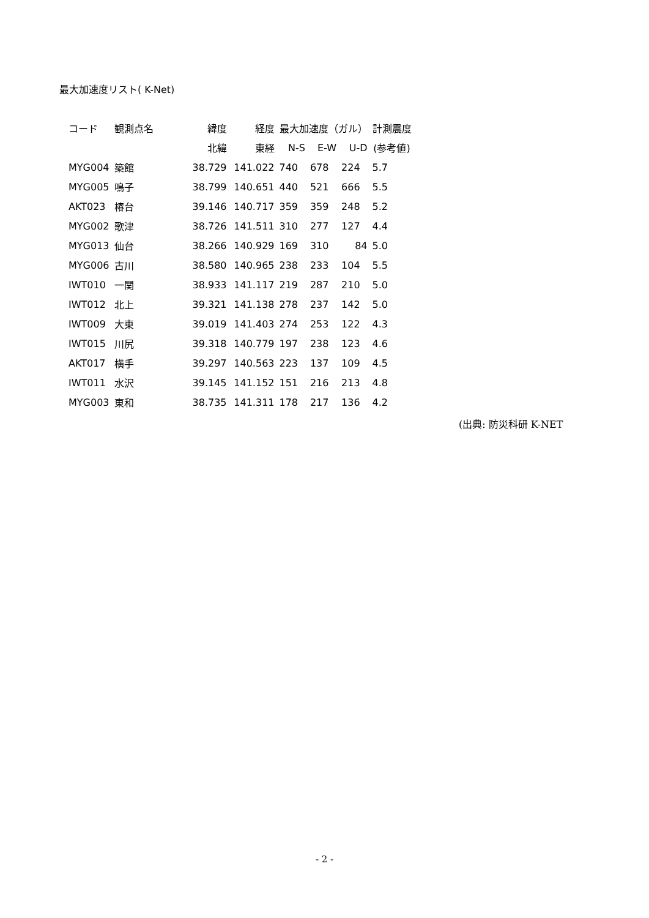最大加速度リスト( K-Net)
| コード | 観測点名 | 緯度 | 経度 | 最大加速度（ガル） | | | 計測震度 |
| --- | --- | --- | --- | --- | --- | --- | --- |
| | | 北緯 | 東経 | N-S | E-W | U-D | (参考値) |
| MYG004 | 築館 | 38.729 | 141.022 | 740 | 678 | 224 | 5.7 |
| MYG005 | 鳴子 | 38.799 | 140.651 | 440 | 521 | 666 | 5.5 |
| AKT023 | 椿台 | 39.146 | 140.717 | 359 | 359 | 248 | 5.2 |
| MYG002 | 歌津 | 38.726 | 141.511 | 310 | 277 | 127 | 4.4 |
| MYG013 | 仙台 | 38.266 | 140.929 | 169 | 310 | 84 | 5.0 |
| MYG006 | 古川 | 38.580 | 140.965 | 238 | 233 | 104 | 5.5 |
| IWT010 | 一関 | 38.933 | 141.117 | 219 | 287 | 210 | 5.0 |
| IWT012 | 北上 | 39.321 | 141.138 | 278 | 237 | 142 | 5.0 |
| IWT009 | 大東 | 39.019 | 141.403 | 274 | 253 | 122 | 4.3 |
| IWT015 | 川尻 | 39.318 | 140.779 | 197 | 238 | 123 | 4.6 |
| AKT017 | 横手 | 39.297 | 140.563 | 223 | 137 | 109 | 4.5 |
| IWT011 | 水沢 | 39.145 | 141.152 | 151 | 216 | 213 | 4.8 |
| MYG003 | 東和 | 38.735 | 141.311 | 178 | 217 | 136 | 4.2 |
(出典: 防災科研 K-NET
- 2 -